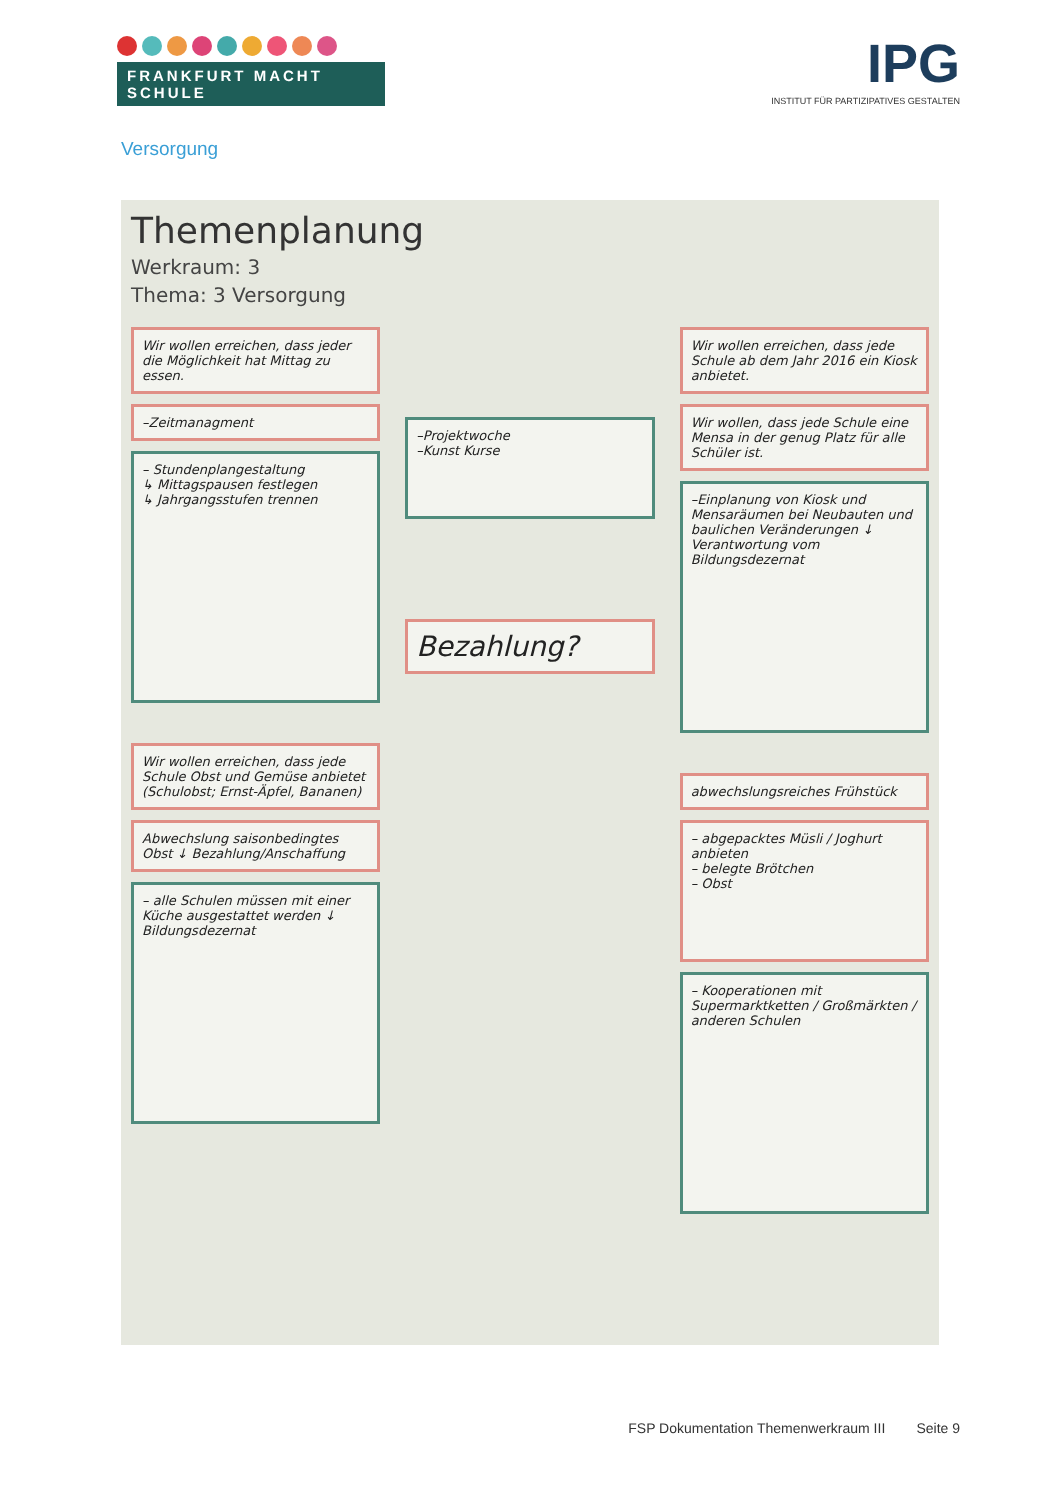FRANKFURT MACHT SCHULE
IPG
INSTITUT FÜR PARTIZIPATIVES GESTALTEN
Versorgung
Themenplanung
Werkraum: 3
Thema: 3 Versorgung
Wir wollen erreichen, dass jeder die Möglichkeit hat Mittag zu essen.
–Zeitmanagment
– Stundenplangestaltung
↳ Mittagspausen festlegen
↳ Jahrgangsstufen trennen
Wir wollen erreichen, dass jede Schule Obst und Gemüse anbietet (Schulobst; Ernst-Äpfel, Bananen)
Abwechslung saisonbedingtes Obst ↓ Bezahlung/Anschaffung
– alle Schulen müssen mit einer Küche ausgestattet werden ↓ Bildungsdezernat
–Projektwoche
–Kunst Kurse
Bezahlung?
Wir wollen erreichen, dass jede Schule ab dem Jahr 2016 ein Kiosk anbietet.
Wir wollen, dass jede Schule eine Mensa in der genug Platz für alle Schüler ist.
–Einplanung von Kiosk und Mensaräumen bei Neubauten und baulichen Veränderungen ↓ Verantwortung vom Bildungsdezernat
abwechslungsreiches Frühstück
– abgepacktes Müsli / Joghurt anbieten
– belegte Brötchen
– Obst
– Kooperationen mit Supermarktketten / Großmärkten / anderen Schulen
FSP Dokumentation Themenwerkraum III Seite 9